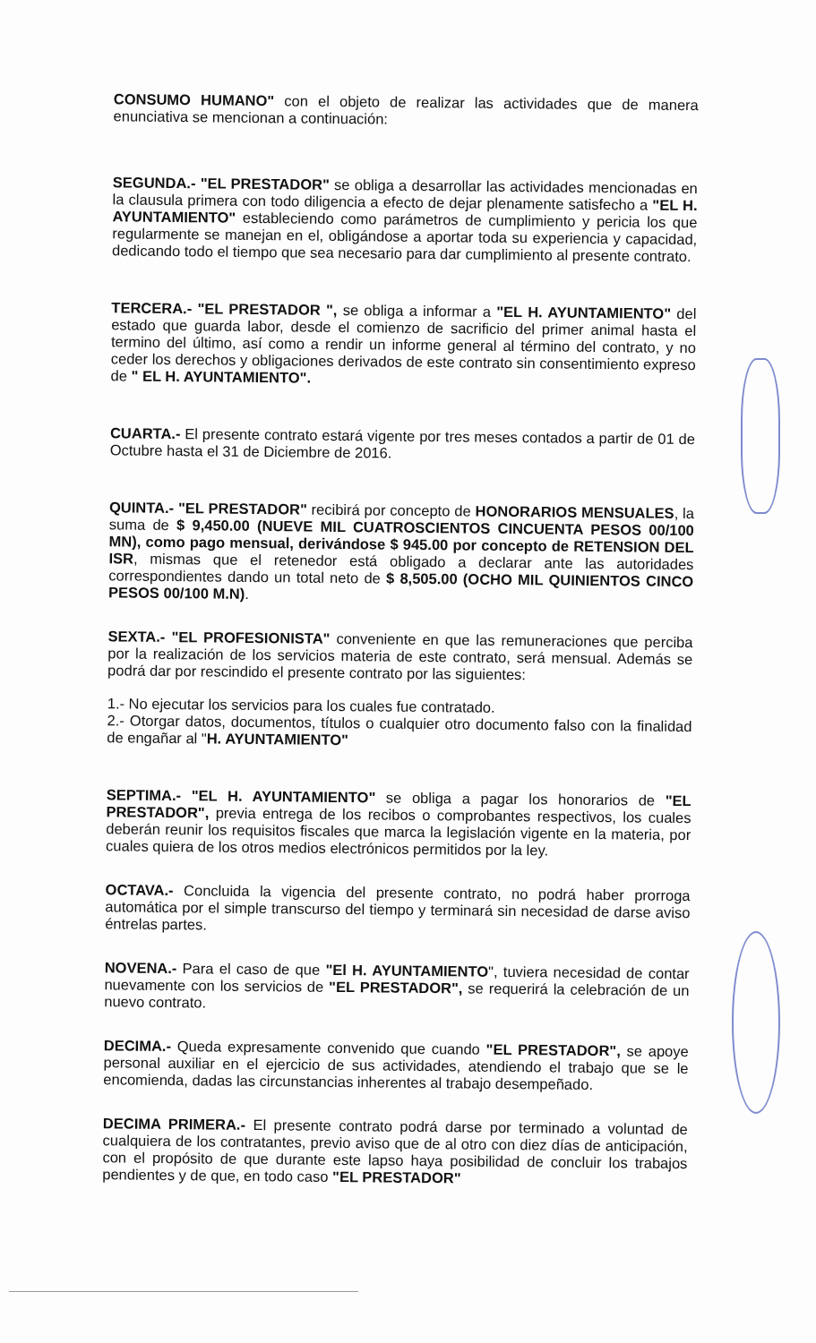CONSUMO HUMANO" con el objeto de realizar las actividades que de manera enunciativa se mencionan a continuación:
SEGUNDA.- "EL PRESTADOR" se obliga a desarrollar las actividades mencionadas en la clausula primera con todo diligencia a efecto de dejar plenamente satisfecho a "EL H. AYUNTAMIENTO" estableciendo como parámetros de cumplimiento y pericia los que regularmente se manejan en el, obligándose a aportar toda su experiencia y capacidad, dedicando todo el tiempo que sea necesario para dar cumplimiento al presente contrato.
TERCERA.- "EL PRESTADOR ", se obliga a informar a "EL H. AYUNTAMIENTO" del estado que guarda labor, desde el comienzo de sacrificio del primer animal hasta el termino del último, así como a rendir un informe general al término del contrato, y no ceder los derechos y obligaciones derivados de este contrato sin consentimiento expreso de " EL H. AYUNTAMIENTO".
CUARTA.- El presente contrato estará vigente por tres meses contados a partir de 01 de Octubre hasta el 31 de Diciembre de 2016.
QUINTA.- "EL PRESTADOR" recibirá por concepto de HONORARIOS MENSUALES, la suma de $ 9,450.00 (NUEVE MIL CUATROSCIENTOS CINCUENTA PESOS 00/100 MN), como pago mensual, derivándose $ 945.00 por concepto de RETENSION DEL ISR, mismas que el retenedor está obligado a declarar ante las autoridades correspondientes dando un total neto de $ 8,505.00 (OCHO MIL QUINIENTOS CINCO PESOS 00/100 M.N).
SEXTA.- "EL PROFESIONISTA" conveniente en que las remuneraciones que perciba por la realización de los servicios materia de este contrato, será mensual. Además se podrá dar por rescindido el presente contrato por las siguientes:
1.- No ejecutar los servicios para los cuales fue contratado.
2.- Otorgar datos, documentos, títulos o cualquier otro documento falso con la finalidad de engañar al "H. AYUNTAMIENTO"
SEPTIMA.- "EL H. AYUNTAMIENTO" se obliga a pagar los honorarios de "EL PRESTADOR", previa entrega de los recibos o comprobantes respectivos, los cuales deberán reunir los requisitos fiscales que marca la legislación vigente en la materia, por cuales quiera de los otros medios electrónicos permitidos por la ley.
OCTAVA.- Concluida la vigencia del presente contrato, no podrá haber prorroga automática por el simple transcurso del tiempo y terminará sin necesidad de darse aviso éntrelas partes.
NOVENA.- Para el caso de que "El H. AYUNTAMIENTO", tuviera necesidad de contar nuevamente con los servicios de "EL PRESTADOR", se requerirá la celebración de un nuevo contrato.
DECIMA.- Queda expresamente convenido que cuando "EL PRESTADOR", se apoye personal auxiliar en el ejercicio de sus actividades, atendiendo el trabajo que se le encomienda, dadas las circunstancias inherentes al trabajo desempeñado.
DECIMA PRIMERA.- El presente contrato podrá darse por terminado a voluntad de cualquiera de los contratantes, previo aviso que de al otro con diez días de anticipación, con el propósito de que durante este lapso haya posibilidad de concluir los trabajos pendientes y de que, en todo caso "EL PRESTADOR"